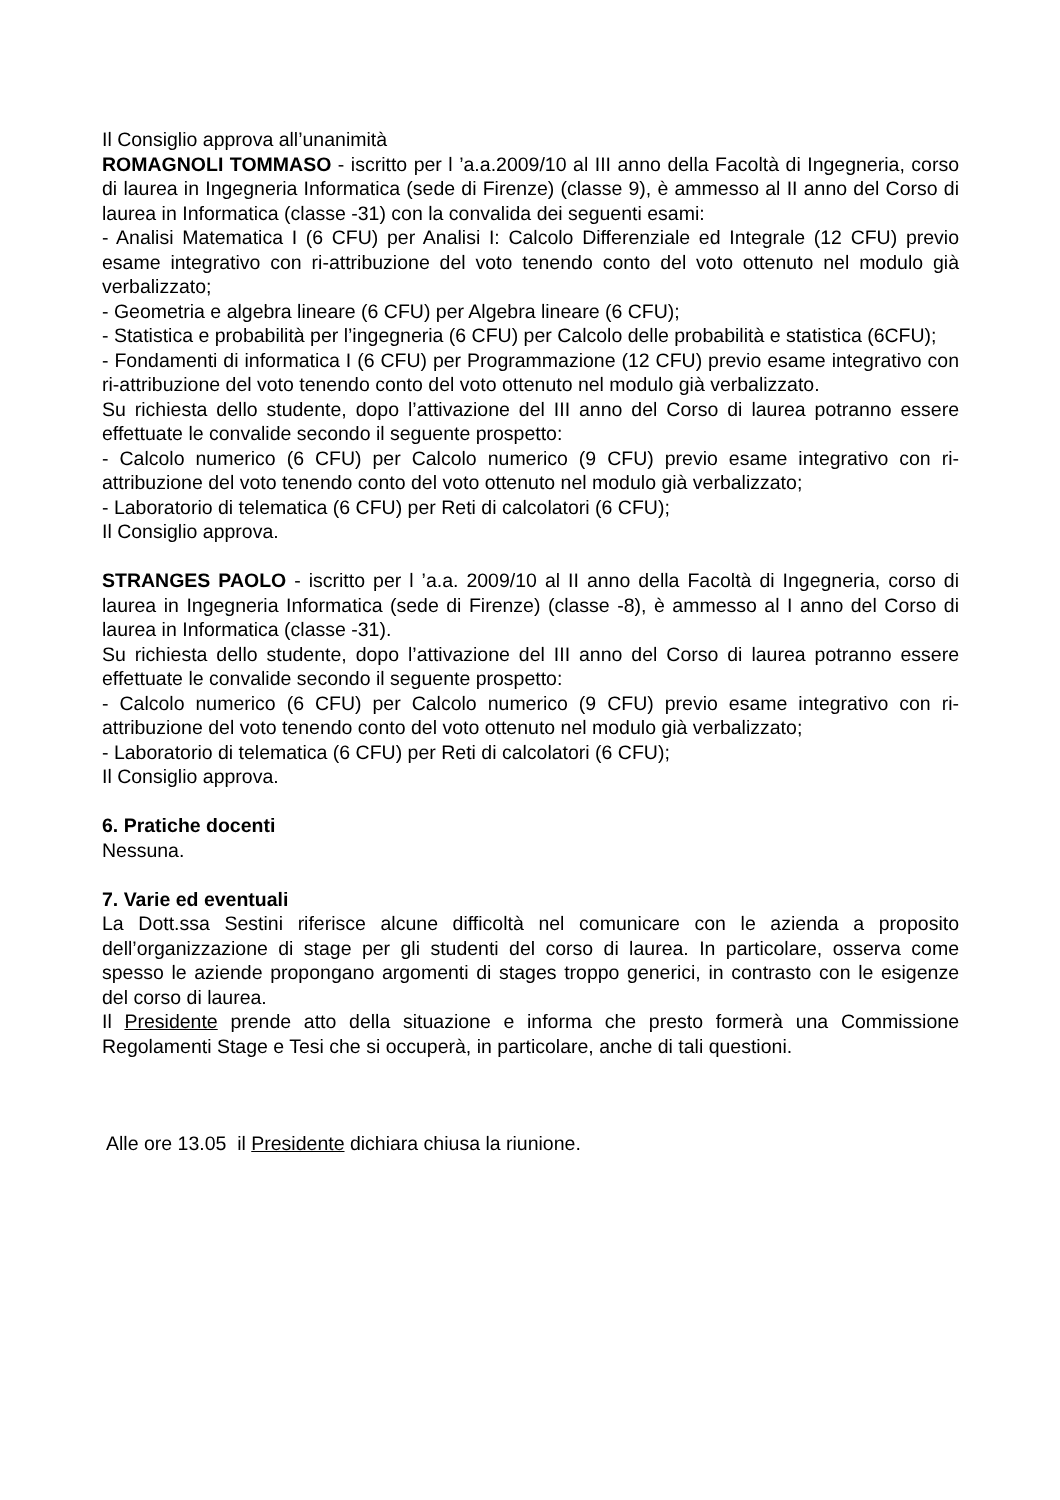Il Consiglio approva all’unanimità
ROMAGNOLI TOMMASO - iscritto per l ’a.a.2009/10 al III anno della Facoltà di Ingegneria, corso di laurea in Ingegneria Informatica (sede di Firenze) (classe 9), è ammesso al II anno del Corso di laurea in Informatica (classe -31) con la convalida dei seguenti esami:
- Analisi Matematica I (6 CFU) per Analisi I: Calcolo Differenziale ed Integrale (12 CFU) previo esame integrativo con ri-attribuzione del voto tenendo conto del voto ottenuto nel modulo già verbalizzato;
- Geometria e algebra lineare (6 CFU) per Algebra lineare (6 CFU);
- Statistica e probabilità per l’ingegneria (6 CFU) per Calcolo delle probabilità e statistica (6CFU);
- Fondamenti di informatica I (6 CFU) per Programmazione (12 CFU) previo esame integrativo con ri-attribuzione del voto tenendo conto del voto ottenuto nel modulo già verbalizzato.
Su richiesta dello studente, dopo l’attivazione del III anno del Corso di laurea potranno essere effettuate le convalide secondo il seguente prospetto:
- Calcolo numerico (6 CFU) per Calcolo numerico (9 CFU) previo esame integrativo con ri-attribuzione del voto tenendo conto del voto ottenuto nel modulo già verbalizzato;
- Laboratorio di telematica (6 CFU) per Reti di calcolatori (6 CFU);
Il Consiglio approva.
STRANGES PAOLO - iscritto per l ’a.a. 2009/10 al II anno della Facoltà di Ingegneria, corso di laurea in Ingegneria Informatica (sede di Firenze) (classe -8), è ammesso al I anno del Corso di laurea in Informatica (classe -31).
Su richiesta dello studente, dopo l’attivazione del III anno del Corso di laurea potranno essere effettuate le convalide secondo il seguente prospetto:
- Calcolo numerico (6 CFU) per Calcolo numerico (9 CFU) previo esame integrativo con ri-attribuzione del voto tenendo conto del voto ottenuto nel modulo già verbalizzato;
- Laboratorio di telematica (6 CFU) per Reti di calcolatori (6 CFU);
Il Consiglio approva.
6. Pratiche docenti
Nessuna.
7. Varie ed eventuali
La Dott.ssa Sestini riferisce alcune difficoltà nel comunicare con le azienda a proposito dell’organizzazione di stage per gli studenti del corso di laurea. In particolare, osserva come spesso le aziende propongano argomenti di stages troppo generici, in contrasto con le esigenze del corso di laurea.
Il Presidente prende atto della situazione e informa che presto formerà una Commissione Regolamenti Stage e Tesi che si occuperà, in particolare, anche di tali questioni.
Alle ore 13.05 il Presidente dichiara chiusa la riunione.